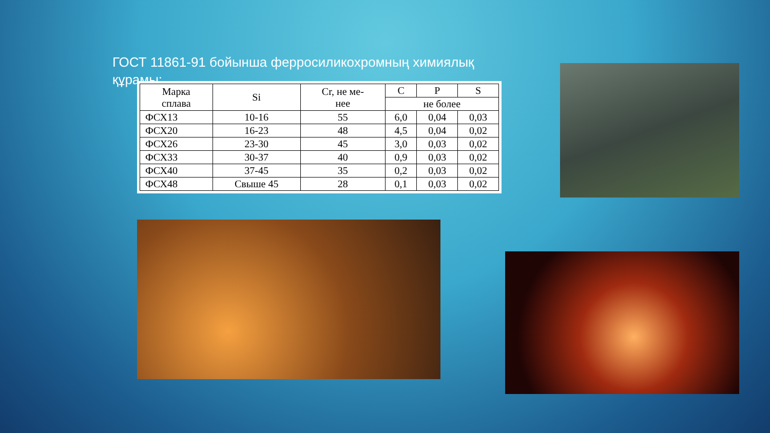ГОСТ 11861-91 бойынша ферросиликохромның химиялық құрамы:
| Марка сплава | Si | Cr, не ме- нее | C | P | S |
| --- | --- | --- | --- | --- | --- |
| | | | не более | | |
| ФСХ13 | 10-16 | 55 | 6,0 | 0,04 | 0,03 |
| ФСХ20 | 16-23 | 48 | 4,5 | 0,04 | 0,02 |
| ФСХ26 | 23-30 | 45 | 3,0 | 0,03 | 0,02 |
| ФСХ33 | 30-37 | 40 | 0,9 | 0,03 | 0,02 |
| ФСХ40 | 37-45 | 35 | 0,2 | 0,03 | 0,02 |
| ФСХ48 | Свыше 45 | 28 | 0,1 | 0,03 | 0,02 |